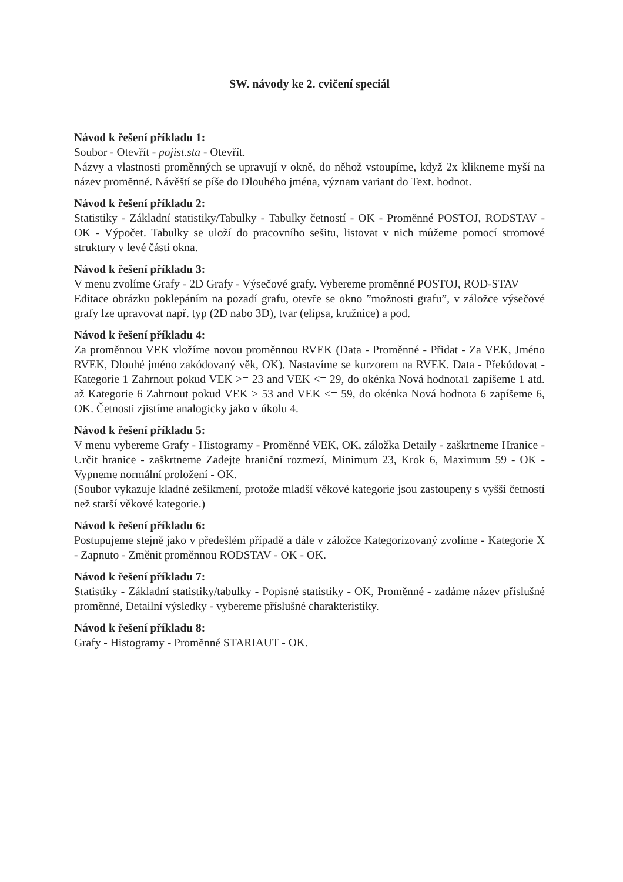SW. návody ke 2. cvičení speciál
Návod k řešení příkladu 1:
Soubor - Otevřít - pojist.sta - Otevřít.
Názvy a vlastnosti proměnných se upravují v okně, do něhož vstoupíme, když 2x klikneme myší na název proměnné. Návěští se píše do Dlouhého jména, význam variant do Text. hodnot.
Návod k řešení příkladu 2:
Statistiky - Základní statistiky/Tabulky - Tabulky četností - OK - Proměnné POSTOJ, RODSTAV - OK - Výpočet. Tabulky se uloží do pracovního sešitu, listovat v nich můžeme pomocí stromové struktury v levé části okna.
Návod k řešení příkladu 3:
V menu zvolíme Grafy - 2D Grafy - Výsečové grafy. Vybereme proměnné POSTOJ, ROD-STAV
Editace obrázku poklepáním na pozadí grafu, otevře se okno ”možnosti grafu”, v záložce výsečové grafy lze upravovat např. typ (2D nabo 3D), tvar (elipsa, kružnice) a pod.
Návod k řešení příkladu 4:
Za proměnnou VEK vložíme novou proměnnou RVEK (Data - Proměnné - Přidat - Za VEK, Jméno RVEK, Dlouhé jméno zakódovaný věk, OK). Nastavíme se kurzorem na RVEK. Data - Překódovat - Kategorie 1 Zahrnout pokud VEK >= 23 and VEK <= 29, do okénka Nová hodnota1 zapíšeme 1 atd. až Kategorie 6 Zahrnout pokud VEK > 53 and VEK <= 59, do okénka Nová hodnota 6 zapíšeme 6, OK. Četnosti zjistíme analogicky jako v úkolu 4.
Návod k řešení příkladu 5:
V menu vybereme Grafy - Histogramy - Proměnné VEK, OK, záložka Detaily - zaškrtneme Hranice - Určit hranice - zaškrtneme Zadejte hraniční rozmezí, Minimum 23, Krok 6, Maximum 59 - OK - Vypneme normální proložení - OK.
(Soubor vykazuje kladné zešikmení, protože mladší věkové kategorie jsou zastoupeny s vyšší četností než starší věkové kategorie.)
Návod k řešení příkladu 6:
Postupujeme stejně jako v předešlém případě a dále v záložce Kategorizovaný zvolíme - Kategorie X - Zapnuto - Změnit proměnnou RODSTAV - OK - OK.
Návod k řešení příkladu 7:
Statistiky - Základní statistiky/tabulky - Popisné statistiky - OK, Proměnné - zadáme název příslušné proměnné, Detailní výsledky - vybereme příslušné charakteristiky.
Návod k řešení příkladu 8:
Grafy - Histogramy - Proměnné STARIAUT - OK.